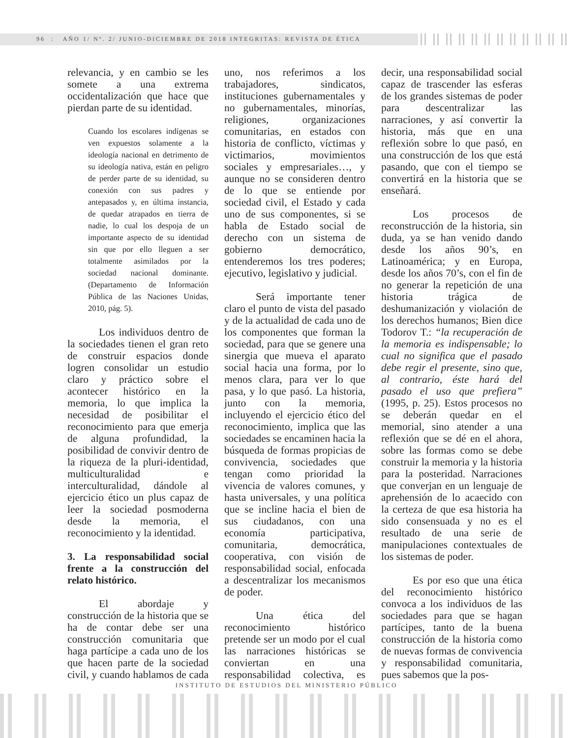96 : AÑO 1/ Nº. 2/ JUNIO-DICIEMBRE DE 2018 INTEGRITAS: REVISTA DE ÉTICA
relevancia, y en cambio se les somete a una extrema occidentalización que hace que pierdan parte de su identidad.
Cuando los escolares indígenas se ven expuestos solamente a la ideología nacional en detrimento de su ideología nativa, están en peligro de perder parte de su identidad, su conexión con sus padres y antepasados y, en última instancia, de quedar atrapados en tierra de nadie, lo cual los despoja de un importante aspecto de su identidad sin que por ello lleguen a ser totalmente asimilados por la sociedad nacional dominante. (Departamento de Información Pública de las Naciones Unidas, 2010, pág. 5).
Los individuos dentro de la sociedades tienen el gran reto de construir espacios donde logren consolidar un estudio claro y práctico sobre el acontecer histórico en la memoria, lo que implica la necesidad de posibilitar el reconocimiento para que emerja de alguna profundidad, la posibilidad de convivir dentro de la riqueza de la pluri-identidad, multiculturalidad e interculturalidad, dándole al ejercicio ético un plus capaz de leer la sociedad posmoderna desde la memoria, el reconocimiento y la identidad.
3. La responsabilidad social frente a la construcción del relato histórico.
El abordaje y construcción de la historia que se ha de contar debe ser una construcción comunitaria que haga partícipe a cada uno de los que hacen parte de la sociedad civil, y cuando hablamos de cada uno, nos referimos a los trabajadores, sindicatos, instituciones gubernamentales y no gubernamentales, minorías, religiones, organizaciones comunitarias, en estados con historia de conflicto, víctimas y victimarios, movimientos sociales y empresariales…, y aunque no se consideren dentro de lo que se entiende por sociedad civil, el Estado y cada uno de sus componentes, si se habla de Estado social de derecho con un sistema de gobierno democrático, entenderemos los tres poderes; ejecutivo, legislativo y judicial.
Será importante tener claro el punto de vista del pasado y de la actualidad de cada uno de los componentes que forman la sociedad, para que se genere una sinergia que mueva el aparato social hacia una forma, por lo menos clara, para ver lo que pasa, y lo que pasó. La historia, junto con la memoria, incluyendo el ejercicio ético del reconocimiento, implica que las sociedades se encaminen hacia la búsqueda de formas propicias de convivencia, sociedades que tengan como prioridad la vivencia de valores comunes, y hasta universales, y una política que se incline hacia el bien de sus ciudadanos, con una economía participativa, comunitaria, democrática, cooperativa, con visión de responsabilidad social, enfocada a descentralizar los mecanismos de poder.
Una ética del reconocimiento histórico pretende ser un modo por el cual las narraciones históricas se conviertan en una responsabilidad colectiva, es decir, una responsabilidad social capaz de trascender las esferas de los grandes sistemas de poder para descentralizar las narraciones, y así convertir la historia, más que en una reflexión sobre lo que pasó, en una construcción de los que está pasando, que con el tiempo se convertirá en la historia que se enseñará.
Los procesos de reconstrucción de la historia, sin duda, ya se han venido dando desde los años 90’s, en Latinoamérica; y en Europa, desde los años 70’s, con el fin de no generar la repetición de una historia trágica de deshumanización y violación de los derechos humanos; Bien dice Todorov T.: “la recuperación de la memoria es indispensable; lo cual no significa que el pasado debe regir el presente, sino que, al contrario, éste hará del pasado el uso que prefiera” (1995, p. 25). Estos procesos no se deberán quedar en el memorial, sino atender a una reflexión que se dé en el ahora, sobre las formas como se debe construir la memoria y la historia para la posteridad. Narraciones que converjan en un lenguaje de aprehensión de lo acaecido con la certeza de que esa historia ha sido consensuada y no es el resultado de una serie de manipulaciones contextuales de los sistemas de poder.
Es por eso que una ética del reconocimiento histórico convoca a los individuos de las sociedades para que se hagan partícipes, tanto de la buena construcción de la historia como de nuevas formas de convivencia y responsabilidad comunitaria, pues sabemos que la pos-
INSTITUTO DE ESTUDIOS DEL MINISTERIO PÚBLICO